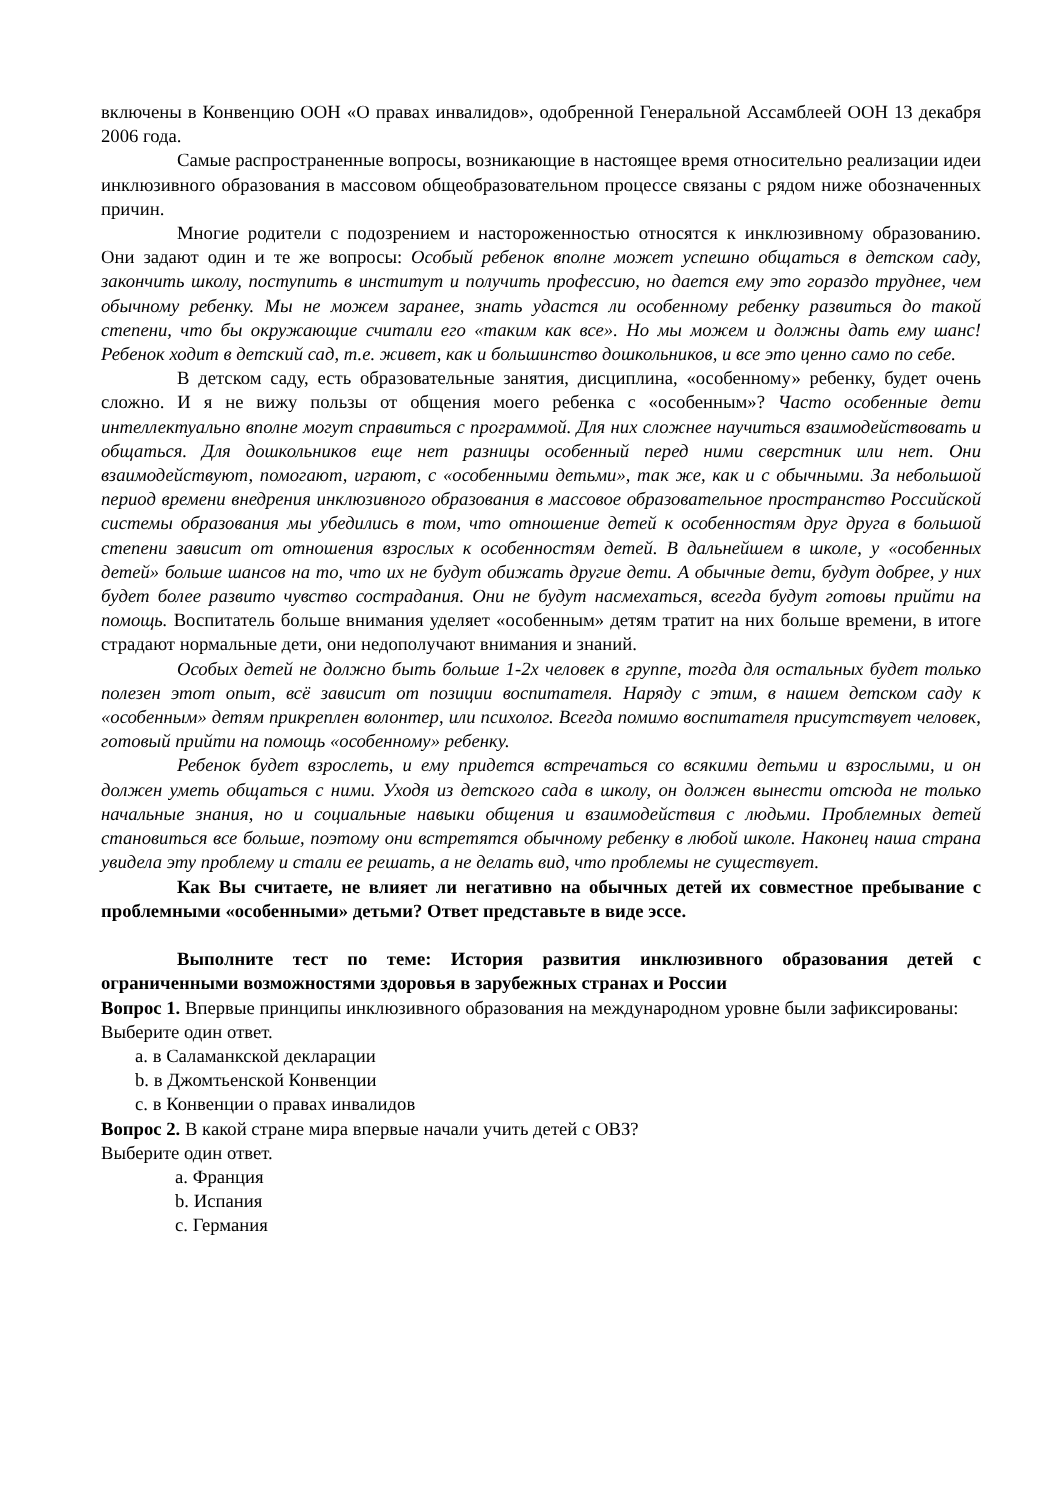включены в Конвенцию ООН «О правах инвалидов», одобренной Генеральной Ассамблеей ООН 13 декабря 2006 года.
Самые распространенные вопросы, возникающие в настоящее время относительно реализации идеи инклюзивного образования в массовом общеобразовательном процессе связаны с рядом ниже обозначенных причин.
Многие родители с подозрением и настороженностью относятся к инклюзивному образованию. Они задают один и те же вопросы: Особый ребенок вполне может успешно общаться в детском саду, закончить школу, поступить в институт и получить профессию, но дается ему это гораздо труднее, чем обычному ребенку. Мы не можем заранее, знать удастся ли особенному ребенку развиться до такой степени, что бы окружающие считали его «таким как все». Но мы можем и должны дать ему шанс! Ребенок ходит в детский сад, т.е. живет, как и большинство дошкольников, и все это ценно само по себе.
В детском саду, есть образовательные занятия, дисциплина, «особенному» ребенку, будет очень сложно. И я не вижу пользы от общения моего ребенка с «особенным»? Часто особенные дети интеллектуально вполне могут справиться с программой. Для них сложнее научиться взаимодействовать и общаться. Для дошкольников еще нет разницы особенный перед ними сверстник или нет. Они взаимодействуют, помогают, играют, с «особенными детьми», так же, как и с обычными. За небольшой период времени внедрения инклюзивного образования в массовое образовательное пространство Российской системы образования мы убедились в том, что отношение детей к особенностям друг друга в большой степени зависит от отношения взрослых к особенностям детей. В дальнейшем в школе, у «особенных детей» больше шансов на то, что их не будут обижать другие дети. А обычные дети, будут добрее, у них будет более развито чувство сострадания. Они не будут насмехаться, всегда будут готовы прийти на помощь. Воспитатель больше внимания уделяет «особенным» детям тратит на них больше времени, в итоге страдают нормальные дети, они недополучают внимания и знаний.
Особых детей не должно быть больше 1-2х человек в группе, тогда для остальных будет только полезен этот опыт, всё зависит от позиции воспитателя. Наряду с этим, в нашем детском саду к «особенным» детям прикреплен волонтер, или психолог. Всегда помимо воспитателя присутствует человек, готовый прийти на помощь «особенному» ребенку.
Ребенок будет взрослеть, и ему придется встречаться со всякими детьми и взрослыми, и он должен уметь общаться с ними. Уходя из детского сада в школу, он должен вынести отсюда не только начальные знания, но и социальные навыки общения и взаимодействия с людьми. Проблемных детей становиться все больше, поэтому они встретятся обычному ребенку в любой школе. Наконец наша страна увидела эту проблему и стали ее решать, а не делать вид, что проблемы не существует.
Как Вы считаете, не влияет ли негативно на обычных детей их совместное пребывание с проблемными «особенными» детьми? Ответ представьте в виде эссе.
Выполните тест по теме: История развития инклюзивного образования детей с ограниченными возможностями здоровья в зарубежных странах и России
Вопрос 1. Впервые принципы инклюзивного образования на международном уровне были зафиксированы:
Выберите один ответ.
a. в Саламанкской декларации
b. в Джомтьенской Конвенции
c. в Конвенции о правах инвалидов
Вопрос 2. В какой стране мира впервые начали учить детей с ОВЗ?
Выберите один ответ.
a. Франция
b. Испания
c. Германия